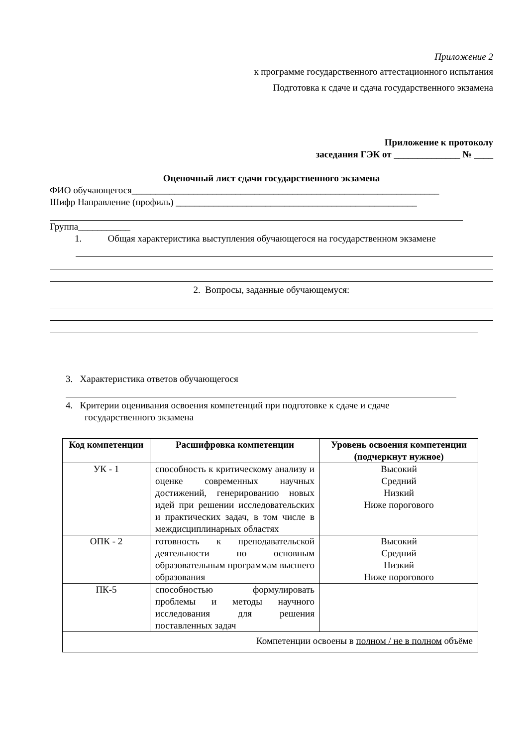Приложение 2
к программе государственного аттестационного испытания
Подготовка к сдаче и сдача государственного экзамена
Приложение к протоколу
заседания ГЭК от ______________ № ____
Оценочный лист сдачи государственного экзамена
ФИО обучающегося_________________________________________________________________
Шифр Направление (профиль) ___________________________________________________
Группа___________
1. Общая характеристика выступления обучающегося на государственном экзамене
2. Вопросы, заданные обучающемуся:
3. Характеристика ответов обучающегося
4. Критерии оценивания освоения компетенций при подготовке к сдаче и сдаче
государственного экзамена
| Код компетенции | Расшифровка компетенции | Уровень освоения компетенции (подчеркнут нужное) |
| --- | --- | --- |
| УК - 1 | способность к критическому анализу и оценке современных научных достижений, генерированию новых идей при решении исследовательских и практических задач, в том числе в междисциплинарных областях | Высокий Средний Низкий Ниже порогового |
| ОПК - 2 | готовность к преподавательской деятельности по основным образовательным программам высшего образования | Высокий Средний Низкий Ниже порогового |
| ПК-5 | способностью формулировать проблемы и методы научного исследования для решения поставленных задач | |
| Компетенции освоены в полном / не в полном объёме | | |